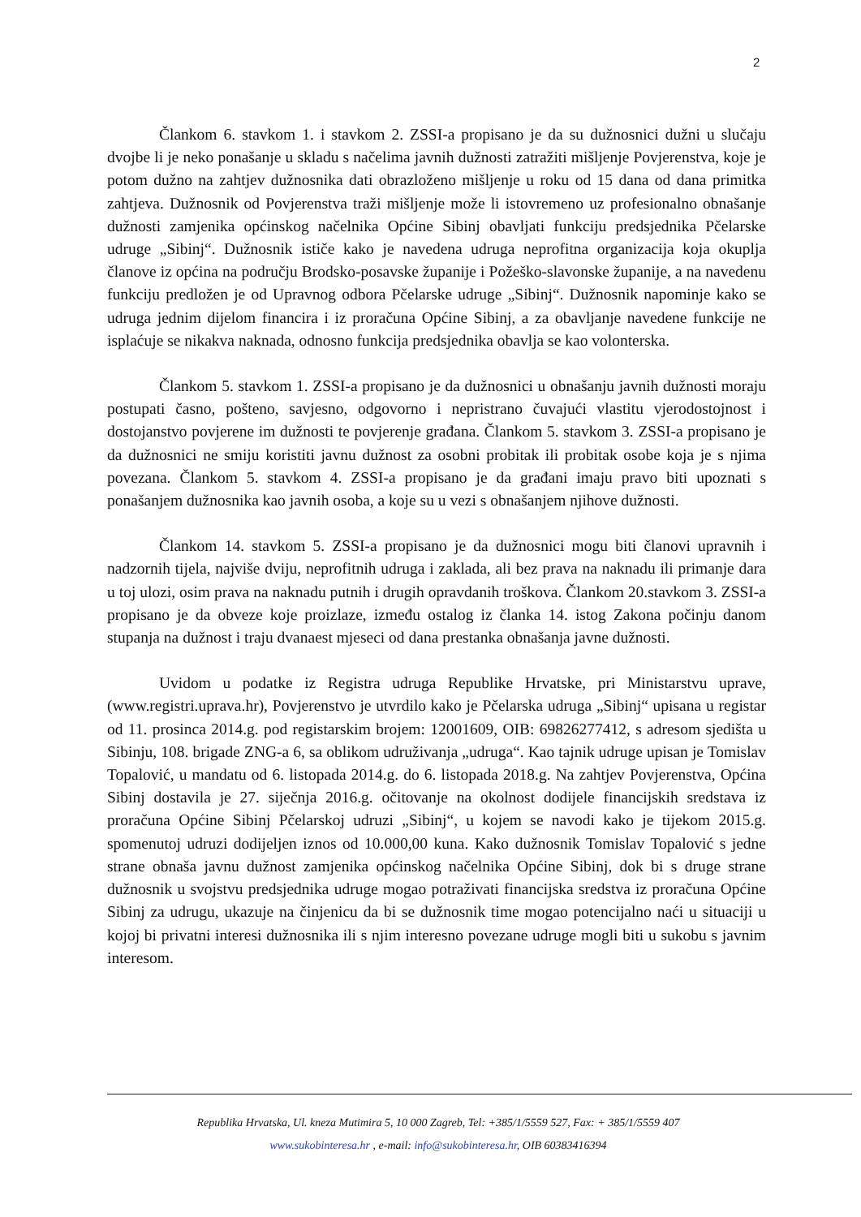2
Člankom 6. stavkom 1. i stavkom 2. ZSSI-a propisano je da su dužnosnici dužni u slučaju dvojbe li je neko ponašanje u skladu s načelima javnih dužnosti zatražiti mišljenje Povjerenstva, koje je potom dužno na zahtjev dužnosnika dati obrazloženo mišljenje u roku od 15 dana od dana primitka zahtjeva. Dužnosnik od Povjerenstva traži mišljenje može li istovremeno uz profesionalno obnašanje dužnosti zamjenika općinskog načelnika Općine Sibinj obavljati funkciju predsjednika Pčelarske udruge „Sibinj“. Dužnosnik ističe kako je navedena udruga neprofitna organizacija koja okuplja članove iz općina na području Brodsko-posavske županije i Požeško-slavonske županije, a na navedenu funkciju predložen je od Upravnog odbora Pčelarske udruge „Sibinj“. Dužnosnik napominje kako se udruga jednim dijelom financira i iz proračuna Općine Sibinj, a za obavljanje navedene funkcije ne isplaćuje se nikakva naknada, odnosno funkcija predsjednika obavlja se kao volonterska.
Člankom 5. stavkom 1. ZSSI-a propisano je da dužnosnici u obnašanju javnih dužnosti moraju postupati časno, pošteno, savjesno, odgovorno i nepristrano čuvajući vlastitu vjerodostojnost i dostojanstvo povjerene im dužnosti te povjerenje građana. Člankom 5. stavkom 3. ZSSI-a propisano je da dužnosnici ne smiju koristiti javnu dužnost za osobni probitak ili probitak osobe koja je s njima povezana. Člankom 5. stavkom 4. ZSSI-a propisano je da građani imaju pravo biti upoznati s ponašanjem dužnosnika kao javnih osoba, a koje su u vezi s obnašanjem njihove dužnosti.
Člankom 14. stavkom 5. ZSSI-a propisano je da dužnosnici mogu biti članovi upravnih i nadzornih tijela, najviše dviju, neprofitnih udruga i zaklada, ali bez prava na naknadu ili primanje dara u toj ulozi, osim prava na naknadu putnih i drugih opravdanih troškova. Člankom 20.stavkom 3. ZSSI-a propisano je da obveze koje proizlaze, između ostalog iz članka 14. istog Zakona počinju danom stupanja na dužnost i traju dvanaest mjeseci od dana prestanka obnašanja javne dužnosti.
Uvidom u podatke iz Registra udruga Republike Hrvatske, pri Ministarstvu uprave, (www.registri.uprava.hr), Povjerenstvo je utvrdilo kako je Pčelarska udruga „Sibinj“ upisana u registar od 11. prosinca 2014.g. pod registarskim brojem: 12001609, OIB: 69826277412, s adresom sjedišta u Sibinju, 108. brigade ZNG-a 6, sa oblikom udruživanja „udruga“. Kao tajnik udruge upisan je Tomislav Topalović, u mandatu od 6. listopada 2014.g. do 6. listopada 2018.g. Na zahtjev Povjerenstva, Općina Sibinj dostavila je 27. siječnja 2016.g. očitovanje na okolnost dodijele financijskih sredstava iz proračuna Općine Sibinj Pčelarskoj udruzi „Sibinj“, u kojem se navodi kako je tijekom 2015.g. spomenutoj udruzi dodijeljen iznos od 10.000,00 kuna. Kako dužnosnik Tomislav Topalović s jedne strane obnaša javnu dužnost zamjenika općinskog načelnika Općine Sibinj, dok bi s druge strane dužnosnik u svojstvu predsjednika udruge mogao potraživati financijska sredstva iz proračuna Općine Sibinj za udrugu, ukazuje na činjenicu da bi se dužnosnik time mogao potencijalno naći u situaciji u kojoj bi privatni interesi dužnosnika ili s njim interesno povezane udruge mogli biti u sukobu s javnim interesom.
Republika Hrvatska, Ul. kneza Mutimira 5, 10 000 Zagreb, Tel: +385/1/5559 527, Fax: + 385/1/5559 407
www.sukobinteresa.hr , e-mail: info@sukobinteresa.hr, OIB 60383416394